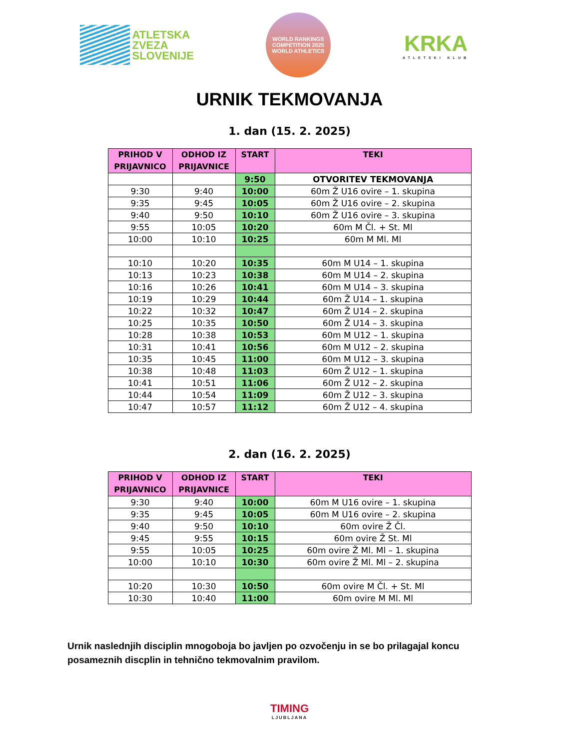ATLETSKA
ZVEZA
SLOVENIJE
WORLD RANKINGS COMPETITION 2025
WORLD ATHLETICS
KRKA
ATLETSKI KLUB
URNIK TEKMOVANJA
1. dan (15. 2. 2025)
| PRIHOD V PRIJAVNICO | ODHOD IZ PRIJAVNICE | START | TEKI |
| --- | --- | --- | --- |
| | | 9:50 | OTVORITEV TEKMOVANJA |
| 9:30 | 9:40 | 10:00 | 60m Ž U16 ovire – 1. skupina |
| 9:35 | 9:45 | 10:05 | 60m Ž U16 ovire – 2. skupina |
| 9:40 | 9:50 | 10:10 | 60m Ž U16 ovire – 3. skupina |
| 9:55 | 10:05 | 10:20 | 60m M Čl. + St. Ml |
| 10:00 | 10:10 | 10:25 | 60m M Ml. Ml |
| 10:10 | 10:20 | 10:35 | 60m M U14 – 1. skupina |
| 10:13 | 10:23 | 10:38 | 60m M U14 – 2. skupina |
| 10:16 | 10:26 | 10:41 | 60m M U14 – 3. skupina |
| 10:19 | 10:29 | 10:44 | 60m Ž U14 – 1. skupina |
| 10:22 | 10:32 | 10:47 | 60m Ž U14 – 2. skupina |
| 10:25 | 10:35 | 10:50 | 60m Ž U14 – 3. skupina |
| 10:28 | 10:38 | 10:53 | 60m M U12 – 1. skupina |
| 10:31 | 10:41 | 10:56 | 60m M U12 – 2. skupina |
| 10:35 | 10:45 | 11:00 | 60m M U12 – 3. skupina |
| 10:38 | 10:48 | 11:03 | 60m Ž U12 – 1. skupina |
| 10:41 | 10:51 | 11:06 | 60m Ž U12 – 2. skupina |
| 10:44 | 10:54 | 11:09 | 60m Ž U12 – 3. skupina |
| 10:47 | 10:57 | 11:12 | 60m Ž U12 – 4. skupina |
2. dan (16. 2. 2025)
| PRIHOD V PRIJAVNICO | ODHOD IZ PRIJAVNICE | START | TEKI |
| --- | --- | --- | --- |
| 9:30 | 9:40 | 10:00 | 60m M U16 ovire – 1. skupina |
| 9:35 | 9:45 | 10:05 | 60m M U16 ovire – 2. skupina |
| 9:40 | 9:50 | 10:10 | 60m ovire Ž Čl. |
| 9:45 | 9:55 | 10:15 | 60m ovire Ž St. Ml |
| 9:55 | 10:05 | 10:25 | 60m ovire Ž Ml. Ml – 1. skupina |
| 10:00 | 10:10 | 10:30 | 60m ovire Ž Ml. Ml – 2. skupina |
| 10:20 | 10:30 | 10:50 | 60m ovire M Čl. + St. Ml |
| 10:30 | 10:40 | 11:00 | 60m ovire M Ml. Ml |
Urnik naslednjih disciplin mnogoboja bo javljen po ozvočenju in se bo prilagajal koncu posameznih discplin in tehnično tekmovalnim pravilom.
TIMING
LJUBLJANA